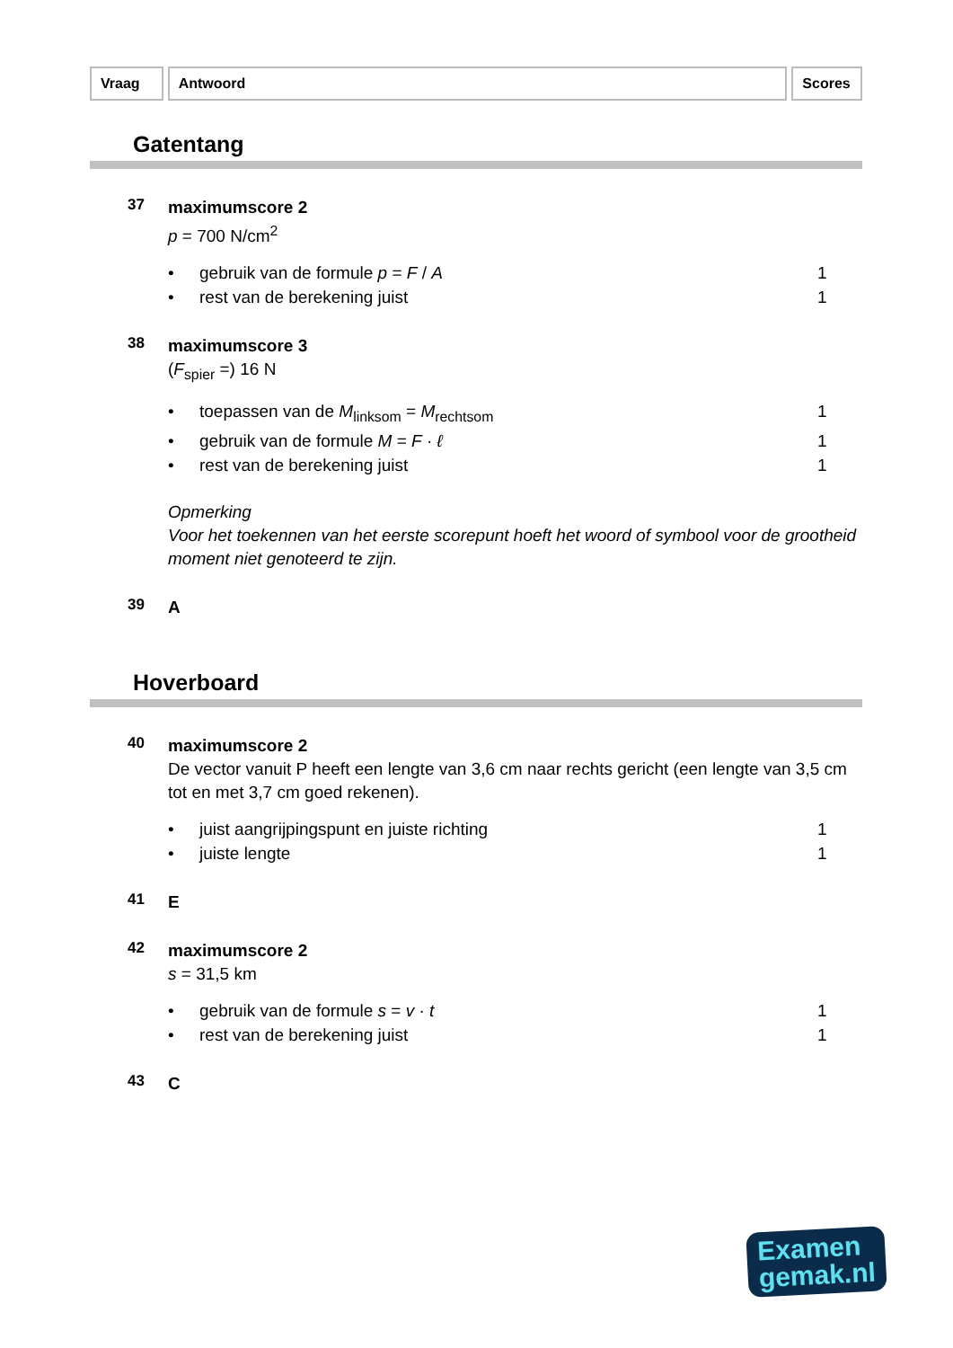Vraag Antwoord Scores
Gatentang
37
maximumscore 2
p = 700 N/cm<sup>2</sup>
• gebruik van de formule p = F / A 1
• rest van de berekening juist 1
38
maximumscore 3
(F<sub>spier</sub> =) 16 N
• toepassen van de M<sub>linksom</sub> = M<sub>rechtsom</sub> 1
• gebruik van de formule M = F · ℓ 1
• rest van de berekening juist 1
Opmerking
Voor het toekennen van het eerste scorepunt hoeft het woord of symbool voor de grootheid moment niet genoteerd te zijn.
39
A
Hoverboard
40
maximumscore 2
De vector vanuit P heeft een lengte van 3,6 cm naar rechts gericht (een lengte van 3,5 cm tot en met 3,7 cm goed rekenen).
• juist aangrijpingspunt en juiste richting 1
• juiste lengte 1
41
E
42
maximumscore 2
s = 31,5 km
• gebruik van de formule s = v · t 1
• rest van de berekening juist 1
43
C
Examen
gemak.nl